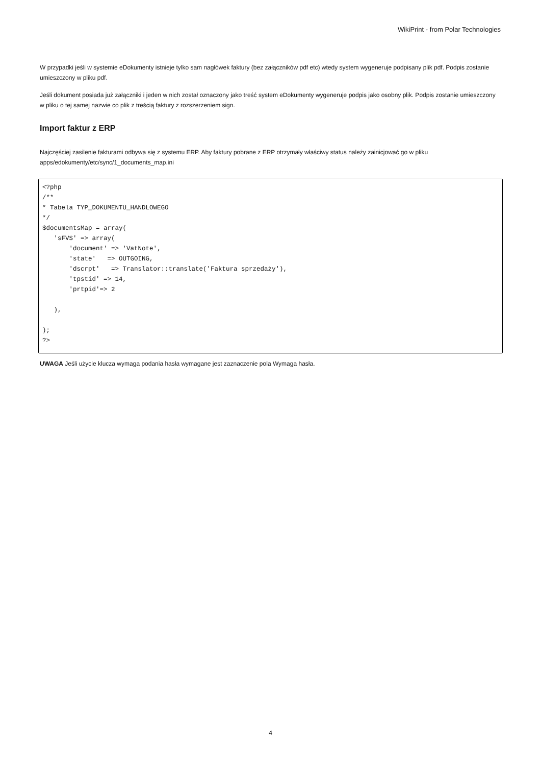WikiPrint - from Polar Technologies
W przypadki jeśli w systemie eDokumenty istnieje tylko sam nagłówek faktury (bez załączników pdf etc) wtedy system wygeneruje podpisany plik pdf. Podpis zostanie umieszczony w pliku pdf.
Jeśli dokument posiada już załączniki i jeden w nich został oznaczony jako treść system eDokumenty wygeneruje podpis jako osobny plik. Podpis zostanie umieszczony w pliku o tej samej nazwie co plik z treścią faktury z rozszerzeniem sign.
Import faktur z ERP
Najczęściej zasilenie fakturami odbywa się z systemu ERP. Aby faktury pobrane z ERP otrzymały właściwy status należy zainicjować go w pliku apps/edokumenty/etc/sync/1_documents_map.ini
<?php
/**
* Tabela TYP_DOKUMENTU_HANDLOWEGO
*/
$documentsMap = array(
   'sFVS' => array(
       'document' => 'VatNote',
       'state'   => OUTGOING,
       'dscrpt'   => Translator::translate('Faktura sprzedaży'),
       'tpstid' => 14,
       'prtpid'=> 2

   ),

);
?>
UWAGA Jeśli użycie klucza wymaga podania hasła wymagane jest zaznaczenie pola Wymaga hasła.
4